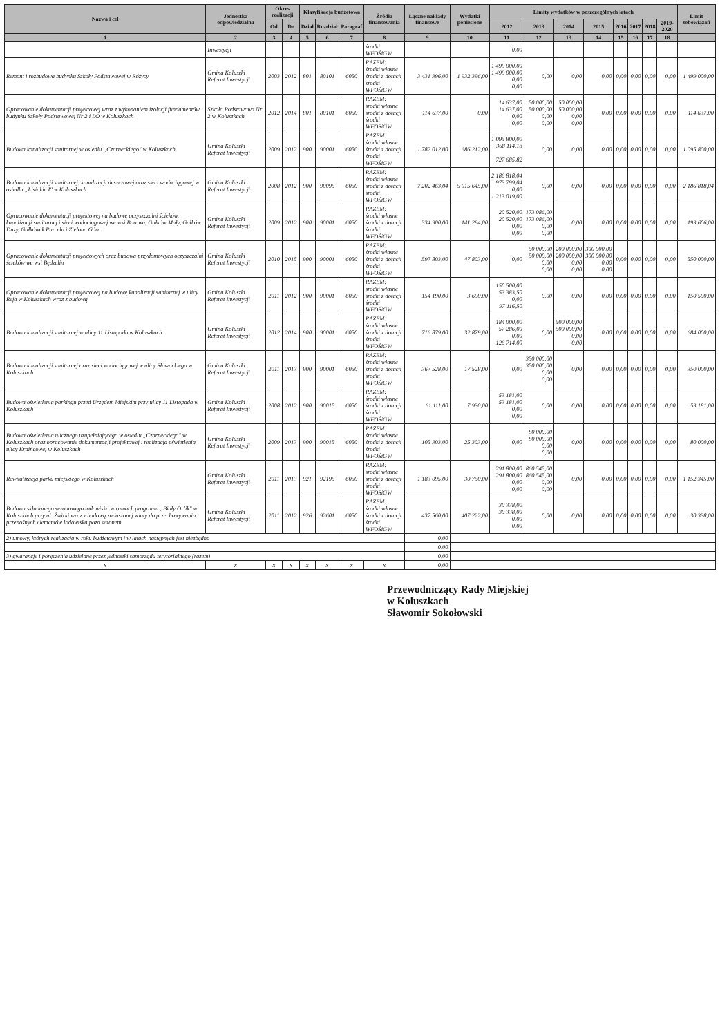| Nazwa i cel | Jednostka odpowiedzialna | Okres realizacji | | Klasyfikacja budżetowa | | | Źródła finansowania | Łączne nakłady finansowe | Wydatki poniesione | Limity wydatków w poszczególnych latach | | | | | | | | Limit zobowiązań |
| --- | --- | --- | --- | --- | --- | --- | --- | --- | --- | --- | --- | --- | --- | --- | --- | --- | --- | --- |
| | | Od | Do | Dział | Rozdział | Paragraf | | | | 2012 | 2013 | 2014 | 2015 | 2016 | 2017 | 2018 | 2019-2020 | |
| 1 | 2 | 3 | 4 | 5 | 6 | 7 | 8 | 9 | 10 | 11 | 12 | 13 | 14 | 15 | 16 | 17 | 18 | |
| | Inwestycji | | | | | | środki WFOŚiGW | | | 0,00 | | | | | | | | |
| Remont i rozbudowa budynku Szkoły Podstawowej w Różycy | Gmina Koluszki Referat Inwestycji | 2003 | 2012 | 801 | 80101 | 6050 | RAZEM: środki własne środki z dotacji środki WFOŚiGW | 3 431 396,00 | 1 932 396,00 | 1 499 000,00 1 499 000,00 0,00 0,00 | 0,00 | 0,00 | 0,00 | 0,00 | 0,00 | 0,00 | 0,00 | 1 499 000,00 |
| Opracowanie dokumentacji projektowej wraz z wykonaniem izolacji fundamentów budynku Szkoły Podstawowej Nr 2 i LO w Koluszkach | Szkoła Podstawowa Nr 2 w Koluszkach | 2012 | 2014 | 801 | 80101 | 6050 | RAZEM: środki własne środki z dotacji środki WFOŚiGW | 114 637,00 | 0,00 | 14 637,00 14 637,00 0,00 0,00 | 50 000,00 50 000,00 0,00 0,00 | 50 000,00 50 000,00 0,00 0,00 | 0,00 | 0,00 | 0,00 | 0,00 | 0,00 | 114 637,00 |
| Budowa kanalizacji sanitarnej w osiedlu „Czarneckiego" w Koluszkach | Gmina Koluszki Referat Inwestycji | 2009 | 2012 | 900 | 90001 | 6050 | RAZEM: środki własne środki z dotacji środki WFOŚiGW | 1 782 012,00 | 686 212,00 | 1 095 800,00 368 114,18 727 685,82 | 0,00 | 0,00 | 0,00 | 0,00 | 0,00 | 0,00 | 0,00 | 1 095 800,00 |
| Budowa kanalizacji sanitarnej, kanalizacji deszczowej oraz sieci wodociągowej w osiedlu „Lisiakie I" w Koluszkach | Gmina Koluszki Referat Inwestycji | 2008 | 2012 | 900 | 90095 | 6050 | RAZEM: środki własne środki z dotacji środki WFOŚiGW | 7 202 463,04 | 5 015 645,00 | 2 186 818,04 973 799,04 0,00 1 213 019,00 | 0,00 | 0,00 | 0,00 | 0,00 | 0,00 | 0,00 | 0,00 | 2 186 818,04 |
| Opracowanie dokumentacji projektowej na budowę oczyszczalni ścieków, kanalizacji sanitarnej i sieci wodociągowej we wsi Borowa, Gałków Mały, Gałków Duży, Gałkówek Parcela i Zielona Góra | Gmina Koluszki Referat Inwestycji | 2009 | 2012 | 900 | 90001 | 6050 | RAZEM: środki własne środki z dotacji środki WFOŚiGW | 334 900,00 | 141 294,00 | 20 520,00 20 520,00 0,00 0,00 | 173 086,00 173 086,00 0,00 0,00 | 0,00 | 0,00 | 0,00 | 0,00 | 0,00 | 0,00 | 193 606,00 |
| Opracowanie dokumentacji projektowych oraz budowa przydomowych oczyszczalni ścieków we wsi Będzelin | Gmina Koluszki Referat Inwestycji | 2010 | 2015 | 900 | 90001 | 6050 | RAZEM: środki własne środki z dotacji środki WFOŚiGW | 597 803,00 | 47 803,00 | 0,00 | 50 000,00 50 000,00 0,00 0,00 | 200 000,00 200 000,00 0,00 0,00 | 300 000,00 300 000,00 0,00 0,00 | 0,00 | 0,00 | 0,00 | 0,00 | 550 000,00 |
| Opracowanie dokumentacji projektowej na budowę kanalizacji sanitarnej w ulicy Reja w Koluszkach wraz z budową | Gmina Koluszki Referat Inwestycji | 2011 | 2012 | 900 | 90001 | 6050 | RAZEM: środki własne środki z dotacji środki WFOŚiGW | 154 190,00 | 3 690,00 | 150 500,00 53 383,50 0,00 97 116,50 | 0,00 | 0,00 | 0,00 | 0,00 | 0,00 | 0,00 | 0,00 | 150 500,00 |
| Budowa kanalizacji sanitarnej w ulicy 11 Listopada w Koluszkach | Gmina Koluszki Referat Inwestycji | 2012 | 2014 | 900 | 90001 | 6050 | RAZEM: środki własne środki z dotacji środki WFOŚiGW | 716 879,00 | 32 879,00 | 184 000,00 57 286,00 0,00 126 714,00 | 0,00 | 500 000,00 500 000,00 0,00 0,00 | 0,00 | 0,00 | 0,00 | 0,00 | 0,00 | 684 000,00 |
| Budowa kanalizacji sanitarnej oraz sieci wodociągowej w ulicy Słowackiego w Koluszkach | Gmina Koluszki Referat Inwestycji | 2011 | 2013 | 900 | 90001 | 6050 | RAZEM: środki własne środki z dotacji środki WFOŚiGW | 367 528,00 | 17 528,00 | 0,00 | 350 000,00 350 000,00 0,00 0,00 | 0,00 | 0,00 | 0,00 | 0,00 | 0,00 | 0,00 | 350 000,00 |
| Budowa oświetlenia parkingu przed Urzędem Miejskim przy ulicy 11 Listopada w Koluszkach | Gmina Koluszki Referat Inwestycji | 2008 | 2012 | 900 | 90015 | 6050 | RAZEM: środki własne środki z dotacji środki WFOŚiGW | 61 111,00 | 7 930,00 | 53 181,00 53 181,00 0,00 0,00 | 0,00 | 0,00 | 0,00 | 0,00 | 0,00 | 0,00 | 0,00 | 53 181,00 |
| Budowa oświetlenia ulicznego uzupełniającego w osiedlu „Czarneckiego" w Koluszkach oraz opracowanie dokumentacji projektowej i realizacja oświetlenia ulicy Kraińcowej w Koluszkach | Gmina Koluszki Referat Inwestycji | 2009 | 2013 | 900 | 90015 | 6050 | RAZEM: środki własne środki z dotacji środki WFOŚiGW | 105 303,00 | 25 303,00 | 0,00 | 80 000,00 80 000,00 0,00 0,00 | 0,00 | 0,00 | 0,00 | 0,00 | 0,00 | 0,00 | 80 000,00 |
| Rewitalizacja parku miejskiego w Koluszkach | Gmina Koluszki Referat Inwestycji | 2011 | 2013 | 921 | 92195 | 6050 | RAZEM: środki własne środki z dotacji środki WFOŚiGW | 1 183 095,00 | 30 750,00 | 291 800,00 291 800,00 0,00 0,00 | 860 545,00 860 545,00 0,00 0,00 | 0,00 | 0,00 | 0,00 | 0,00 | 0,00 | 0,00 | 1 152 345,00 |
| Budowa składanego sezonowego lodowiska w ramach programu „Biały Orlik" w Koluszkach przy ul. Żwirki wraz z budową zadaszonej wiaty do przechowywania przenośnych elementów lodowiska poza sezonem | Gmina Koluszki Referat Inwestycji | 2011 | 2012 | 926 | 92601 | 6050 | RAZEM: środki własne środki z dotacji środki WFOŚiGW | 437 560,00 | 407 222,00 | 30 338,00 30 338,00 0,00 0,00 | 0,00 | 0,00 | 0,00 | 0,00 | 0,00 | 0,00 | 0,00 | 30 338,00 |
| 2) umowy, których realizacja w roku budżetowym i w latach następnych jest niezbędna | | | | | | | | 0,00 | | | | | | | | | | |
| | | | | | | | | 0,00 | | | | | | | | | | |
| 3) gwarancje i poręczenia udzielane przez jednostki samorządu terytorialnego (razem) | | | | | | | | 0,00 | | | | | | | | | | |
| x | x | x | x | x | x | x | x | 0,00 | | | | | | | | | | |
Przewodniczący Rady Miejskiej
w Koluszkach
Sławomir Sokołowski